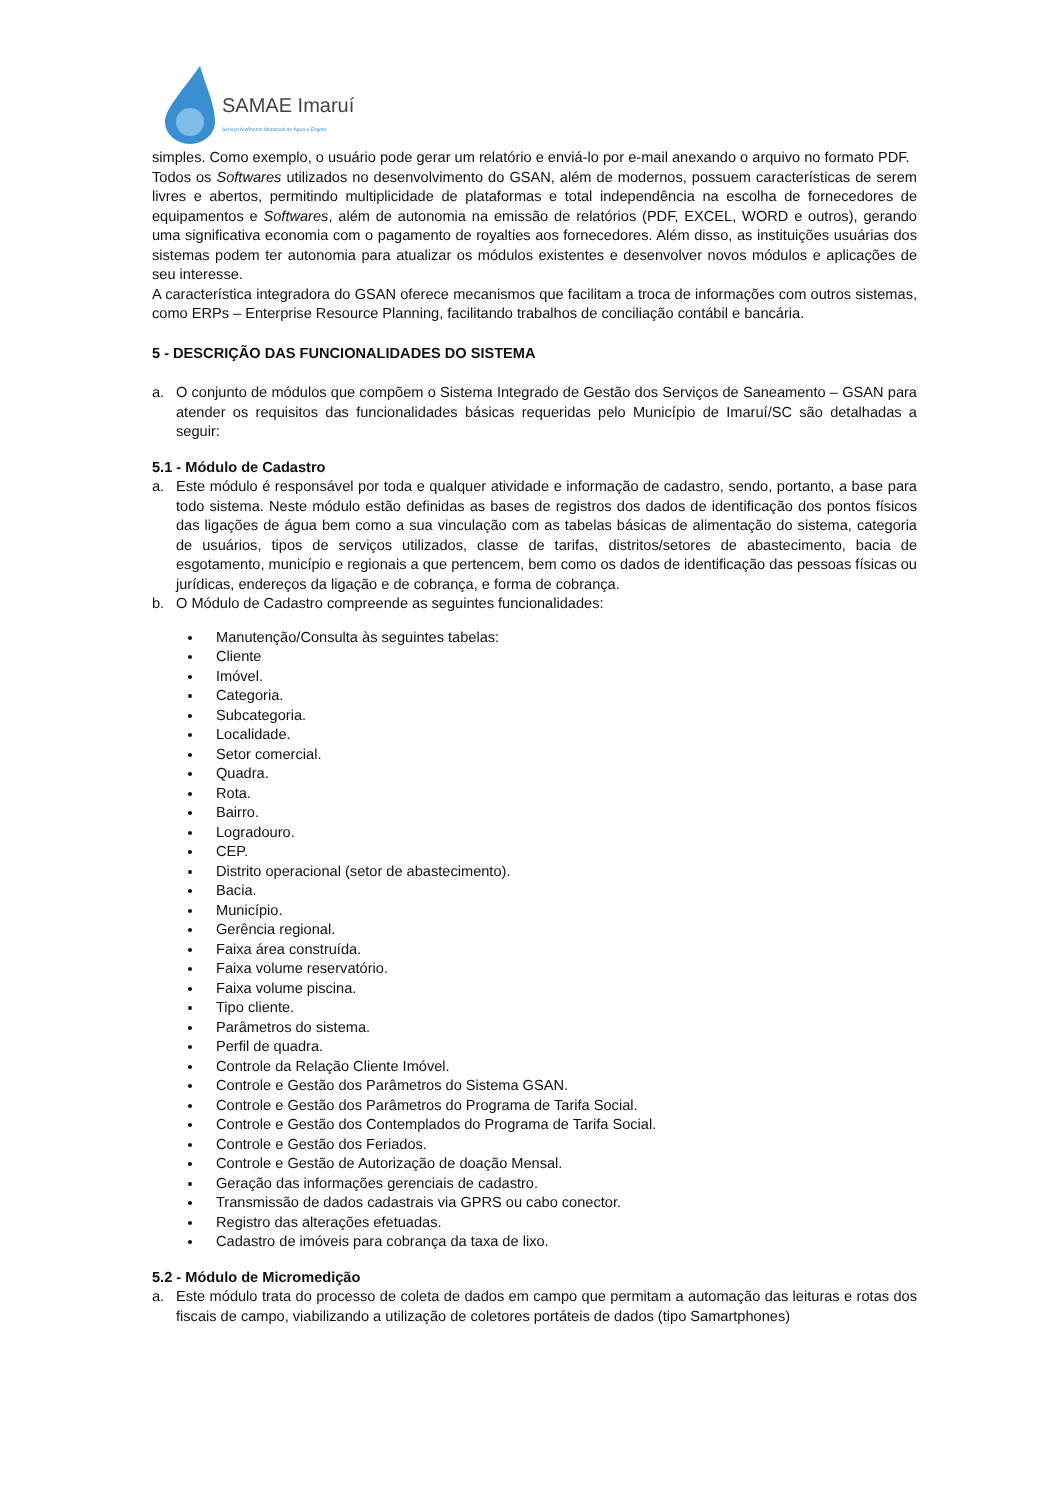SAMAE Imaruí
Serviço Autônomo Municipal de Água e Esgoto
simples. Como exemplo, o usuário pode gerar um relatório e enviá-lo por e-mail anexando o arquivo no formato PDF.
Todos os Softwares utilizados no desenvolvimento do GSAN, além de modernos, possuem características de serem livres e abertos, permitindo multiplicidade de plataformas e total independência na escolha de fornecedores de equipamentos e Softwares, além de autonomia na emissão de relatórios (PDF, EXCEL, WORD e outros), gerando uma significativa economia com o pagamento de royalties aos fornecedores. Além disso, as instituições usuárias dos sistemas podem ter autonomia para atualizar os módulos existentes e desenvolver novos módulos e aplicações de seu interesse.
A característica integradora do GSAN oferece mecanismos que facilitam a troca de informações com outros sistemas, como ERPs – Enterprise Resource Planning, facilitando trabalhos de conciliação contábil e bancária.
5 - DESCRIÇÃO DAS FUNCIONALIDADES DO SISTEMA
a. O conjunto de módulos que compõem o Sistema Integrado de Gestão dos Serviços de Saneamento – GSAN para atender os requisitos das funcionalidades básicas requeridas pelo Município de Imaruí/SC são detalhadas a seguir:
5.1 - Módulo de Cadastro
a. Este módulo é responsável por toda e qualquer atividade e informação de cadastro, sendo, portanto, a base para todo sistema. Neste módulo estão definidas as bases de registros dos dados de identificação dos pontos físicos das ligações de água bem como a sua vinculação com as tabelas básicas de alimentação do sistema, categoria de usuários, tipos de serviços utilizados, classe de tarifas, distritos/setores de abastecimento, bacia de esgotamento, município e regionais a que pertencem, bem como os dados de identificação das pessoas físicas ou jurídicas, endereços da ligação e de cobrança, e forma de cobrança.
b. O Módulo de Cadastro compreende as seguintes funcionalidades:
Manutenção/Consulta às seguintes tabelas:
Cliente
Imóvel.
Categoria.
Subcategoria.
Localidade.
Setor comercial.
Quadra.
Rota.
Bairro.
Logradouro.
CEP.
Distrito operacional (setor de abastecimento).
Bacia.
Município.
Gerência regional.
Faixa área construída.
Faixa volume reservatório.
Faixa volume piscina.
Tipo cliente.
Parâmetros do sistema.
Perfil de quadra.
Controle da Relação Cliente Imóvel.
Controle e Gestão dos Parâmetros do Sistema GSAN.
Controle e Gestão dos Parâmetros do Programa de Tarifa Social.
Controle e Gestão dos Contemplados do Programa de Tarifa Social.
Controle e Gestão dos Feriados.
Controle e Gestão de Autorização de doação Mensal.
Geração das informações gerenciais de cadastro.
Transmissão de dados cadastrais via GPRS ou cabo conector.
Registro das alterações efetuadas.
Cadastro de imóveis para cobrança da taxa de lixo.
5.2 - Módulo de Micromedição
a. Este módulo trata do processo de coleta de dados em campo que permitam a automação das leituras e rotas dos fiscais de campo, viabilizando a utilização de coletores portáteis de dados (tipo Samartphones)